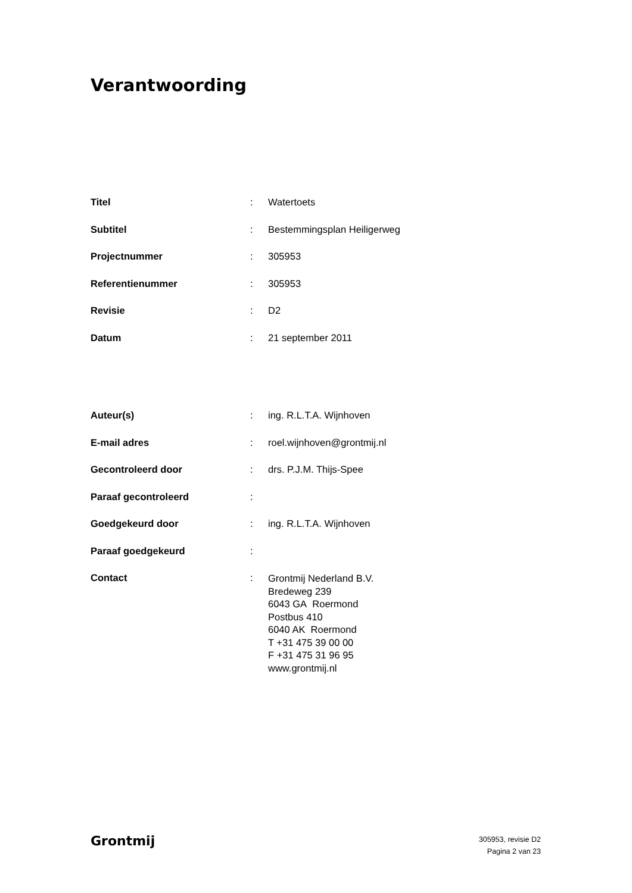Verantwoording
| Titel | : | Watertoets |
| Subtitel | : | Bestemmingsplan Heiligerweg |
| Projectnummer | : | 305953 |
| Referentienummer | : | 305953 |
| Revisie | : | D2 |
| Datum | : | 21 september 2011 |
| Auteur(s) | : | ing. R.L.T.A. Wijnhoven |
| E-mail adres | : | roel.wijnhoven@grontmij.nl |
| Gecontroleerd door | : | drs. P.J.M. Thijs-Spee |
| Paraaf gecontroleerd | : | |
| Goedgekeurd door | : | ing. R.L.T.A. Wijnhoven |
| Paraaf goedgekeurd | : | |
| Contact | : | Grontmij Nederland B.V. Bredeweg 239 6043 GA Roermond Postbus 410 6040 AK Roermond T +31 475 39 00 00 F +31 475 31 96 95 www.grontmij.nl |
Grontmij
305953, revisie D2
Pagina 2 van 23